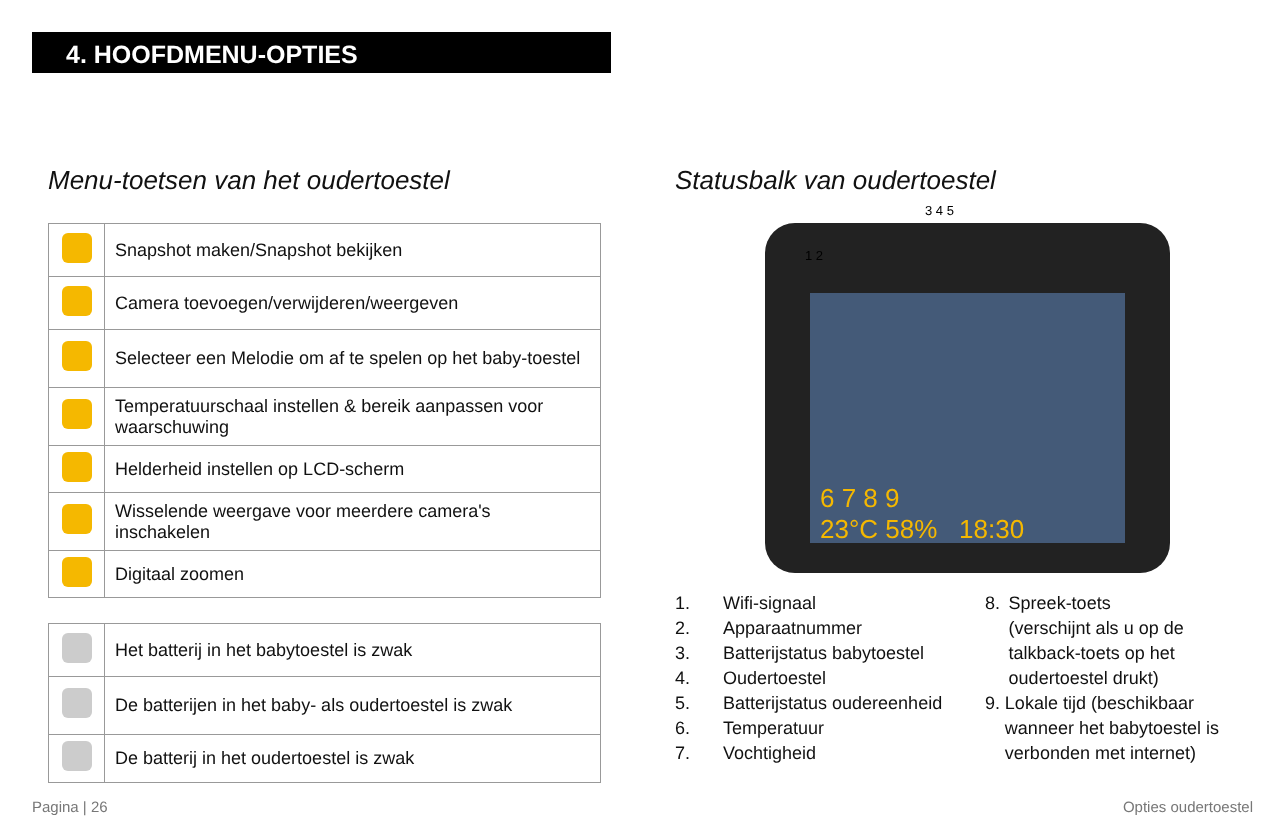4. HOOFDMENU-OPTIES
Menu-toetsen van het oudertoestel
| | Snapshot maken/Snapshot bekijken |
| | Camera toevoegen/verwijderen/weergeven |
| | Selecteer een Melodie om af te spelen op het baby-toestel |
| | Temperatuurschaal instellen & bereik aanpassen voor waarschuwing |
| | Helderheid instellen op LCD-scherm |
| | Wisselende weergave voor meerdere camera's inschakelen |
| | Digitaal zoomen |
| | Het batterij in het babytoestel is zwak |
| | De batterijen in het baby- als oudertoestel is zwak |
| | De batterij in het oudertoestel is zwak |
Statusbalk van oudertoestel
3 4 5
1 2
6 7 8 9
23°C 58% 18:30
1. Wifi-signaal
2. Apparaatnummer
3. Batterijstatus babytoestel
4. Oudertoestel
5. Batterijstatus oudereenheid
6. Temperatuur
7. Vochtigheid
8. Spreek-toets
(verschijnt als u op de talkback-toets op het oudertoestel drukt)
9. Lokale tijd (beschikbaar wanneer het babytoestel is verbonden met internet)
Pagina | 26 Opties oudertoestel